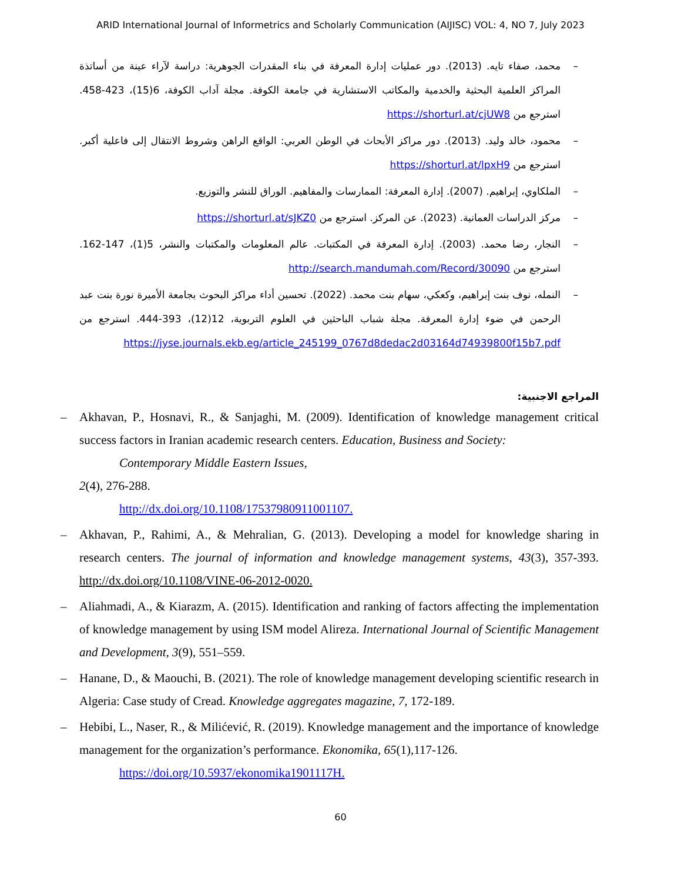ARID International Journal of Informetrics and Scholarly Communication (AIJISC) VOL: 4, NO 7, July 2023
– محمد، صفاء تايه. (2013). دور عمليات إدارة المعرفة في بناء المقدرات الجوهرية: دراسة لآراء عينة من أساتذة المراكز العلمية البحثية والخدمية والمكاتب الاستشارية في جامعة الكوفة. مجلة آداب الكوفة، 6(15)، 423-458. استرجع من https://shorturl.at/cjUW8
– محمود، خالد وليد. (2013). دور مراكز الأبحاث في الوطن العربي: الواقع الراهن وشروط الانتقال إلى فاعلية أكبر. استرجع من https://shorturl.at/lpxH9
– الملكاوي، إبراهيم. (2007). إدارة المعرفة: الممارسات والمفاهيم. الوراق للنشر والتوزيع.
– مركز الدراسات العمانية. (2023). عن المركز. استرجع من https://shorturl.at/sJKZ0
– النجار، رضا محمد. (2003). إدارة المعرفة في المكتبات. عالم المعلومات والمكتبات والنشر، 5(1)، 147-162. استرجع من http://search.mandumah.com/Record/30090
– النمله، نوف بنت إبراهيم، وكعكي، سهام بنت محمد. (2022). تحسين أداء مراكز البحوث بجامعة الأميرة نورة بنت عبد الرحمن في ضوء إدارة المعرفة. مجلة شباب الباحثين في العلوم التربوية، 12(12)، 393-444. استرجع من https://jyse.journals.ekb.eg/article_245199_0767d8dedac2d03164d74939800f15b7.pdf
المراجع الاجنبية:
– Akhavan, P., Hosnavi, R., & Sanjaghi, M. (2009). Identification of knowledge management critical success factors in Iranian academic research centers. Education, Business and Society:
Contemporary Middle Eastern Issues,
2(4), 276-288.
http://dx.doi.org/10.1108/17537980911001107.
– Akhavan, P., Rahimi, A., & Mehralian, G. (2013). Developing a model for knowledge sharing in research centers. The journal of information and knowledge management systems, 43(3), 357-393. http://dx.doi.org/10.1108/VINE-06-2012-0020.
– Aliahmadi, A., & Kiarazm, A. (2015). Identification and ranking of factors affecting the implementation of knowledge management by using ISM model Alireza. International Journal of Scientific Management and Development, 3(9), 551–559.
– Hanane, D., & Maouchi, B. (2021). The role of knowledge management developing scientific research in Algeria: Case study of Cread. Knowledge aggregates magazine, 7, 172-189.
– Hebibi, L., Naser, R., & Milićević, R. (2019). Knowledge management and the importance of knowledge management for the organization’s performance. Ekonomika, 65(1),117-126.
https://doi.org/10.5937/ekonomika1901117H.
60